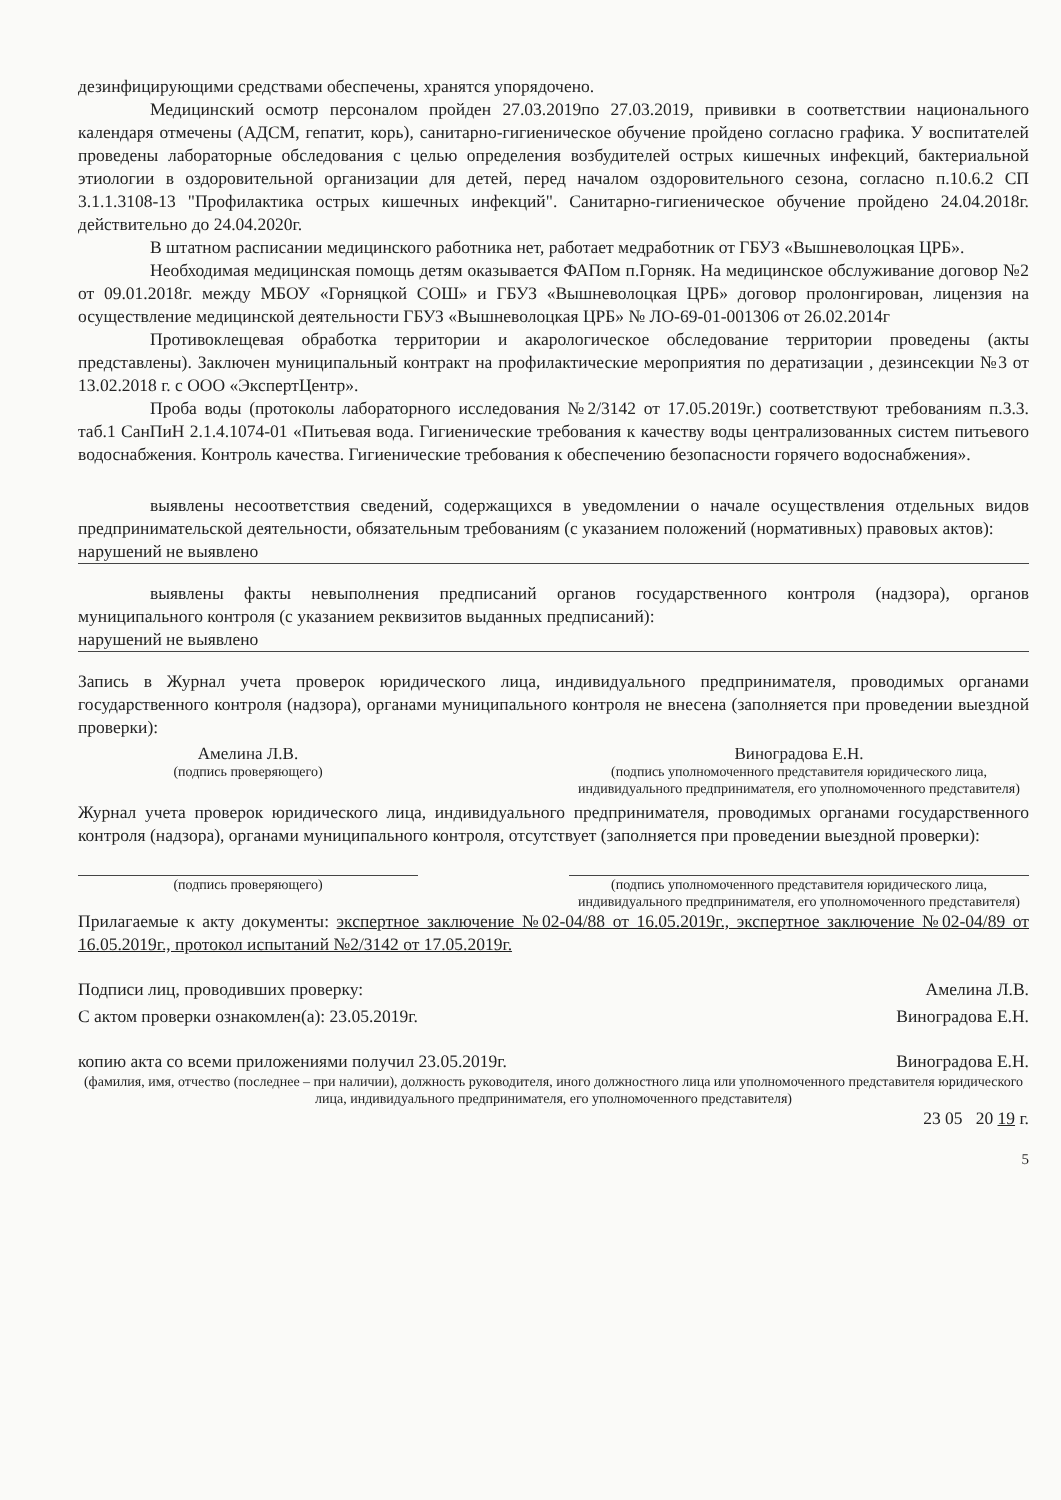дезинфицирующими средствами обеспечены, хранятся упорядочено.
Медицинский осмотр персоналом пройден 27.03.2019по 27.03.2019, прививки в соответствии национального календаря отмечены (АДСМ, гепатит, корь), санитарно-гигиеническое обучение пройдено согласно графика. У воспитателей проведены лабораторные обследования с целью определения возбудителей острых кишечных инфекций, бактериальной этиологии в оздоровительной организации для детей, перед началом оздоровительного сезона, согласно п.10.6.2 СП 3.1.1.3108-13 "Профилактика острых кишечных инфекций". Санитарно-гигиеническое обучение пройдено 24.04.2018г. действительно до 24.04.2020г.
В штатном расписании медицинского работника нет, работает медработник от ГБУЗ «Вышневолоцкая ЦРБ».
Необходимая медицинская помощь детям оказывается ФАПом п.Горняк. На медицинское обслуживание договор №2 от 09.01.2018г. между МБОУ «Горняцкой СОШ» и ГБУЗ «Вышневолоцкая ЦРБ» договор пролонгирован, лицензия на осуществление медицинской деятельности ГБУЗ «Вышневолоцкая ЦРБ» № ЛО-69-01-001306 от 26.02.2014г
Противоклещевая обработка территории и акарологическое обследование территории проведены (акты представлены). Заключен муниципальный контракт на профилактические мероприятия по дератизации , дезинсекции №3 от 13.02.2018 г. с ООО «ЭкспертЦентр».
Проба воды (протоколы лабораторного исследования №2/3142 от 17.05.2019г.) соответствуют требованиям п.3.3. таб.1 СанПиН 2.1.4.1074-01 «Питьевая вода. Гигиенические требования к качеству воды централизованных систем питьевого водоснабжения. Контроль качества. Гигиенические требования к обеспечению безопасности горячего водоснабжения».
выявлены несоответствия сведений, содержащихся в уведомлении о начале осуществления отдельных видов предпринимательской деятельности, обязательным требованиям (с указанием положений (нормативных) правовых актов):
нарушений не выявлено
выявлены факты невыполнения предписаний органов государственного контроля (надзора), органов муниципального контроля (с указанием реквизитов выданных предписаний):
нарушений не выявлено
Запись в Журнал учета проверок юридического лица, индивидуального предпринимателя, проводимых органами государственного контроля (надзора), органами муниципального контроля не внесена (заполняется при проведении выездной проверки):
Амелина Л.В.
(подпись проверяющего)
Виноградова Е.Н.
(подпись уполномоченного представителя юридического лица, индивидуального предпринимателя, его уполномоченного представителя)
Журнал учета проверок юридического лица, индивидуального предпринимателя, проводимых органами государственного контроля (надзора), органами муниципального контроля, отсутствует (заполняется при проведении выездной проверки):
(подпись проверяющего) (подпись уполномоченного представителя юридического лица, индивидуального предпринимателя, его уполномоченного представителя)
Прилагаемые к акту документы: экспертное заключение №02-04/88 от 16.05.2019г., экспертное заключение №02-04/89 от 16.05.2019г., протокол испытаний №2/3142 от 17.05.2019г.
Подписи лиц, проводивших проверку: Амелина Л.В.
С актом проверки ознакомлен(а): 23.05.2019г. Виноградова Е.Н.
копию акта со всеми приложениями получил 23.05.2019г. Виноградова Е.Н.
(фамилия, имя, отчество (последнее – при наличии), должность руководителя, иного должностного лица или уполномоченного представителя юридического лица, индивидуального предпринимателя, его уполномоченного представителя)
23 05 20 19 г.
5